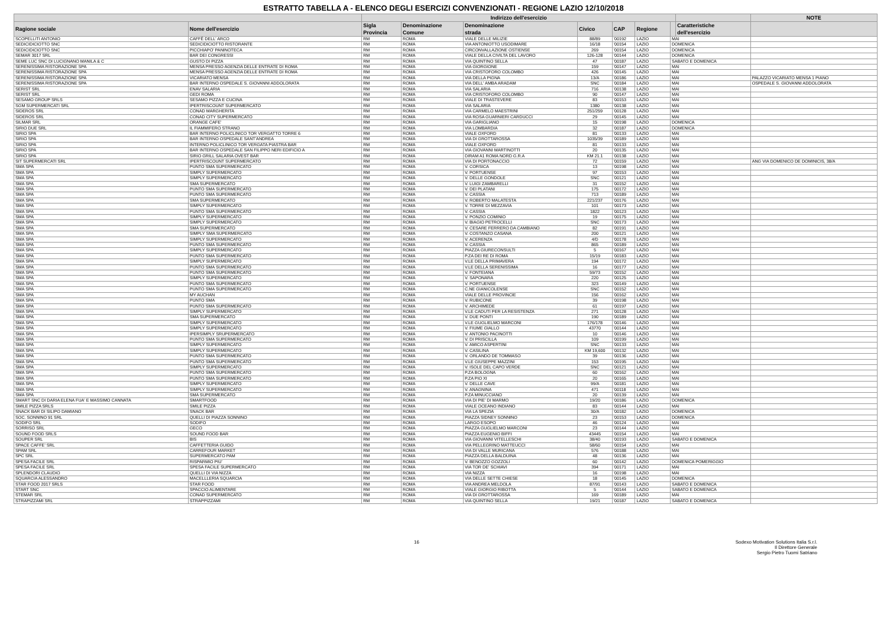ESTRATTO TABELLA A - ELENCO DEGLI ESERCIZI CONVENZIONATI - REGIONE LAZIO 12/10/2018
| | | Indirizzo dell'esercizio | | | | | | | | NOTE |
| --- | --- | --- | --- | --- | --- | --- | --- | --- | --- | --- |
| Ragione sociale | Nome dell'esercizio | Sigla Provincia | Denominazione Comune | Denominazione strada | Civico | CAP | Regione | | Caratteristiche dell'esercizio | |
| SCOPELLITI ANTONIO | CAFFÈ DELL' ARCO | RM | ROMA | VIALE DELLE MILIZIE | 88/89 | '00192 | LAZIO | MAI | | |
| SEDICIDICIOTTO SNC | SEDICIDICIOTTO RISTORANTE | RM | ROMA | VIA ANTONIOTTO USODIMARE | 16/18 | '00154 | LAZIO | DOMENICA | | |
| SEDICIDICIOTTO SNC | PICCHIAPO' PANINOTECA | RM | ROMA | CIRCONVALLAZIONE OSTIENSE | 269 | '00154 | LAZIO | DOMENICA | | |
| SEMAR 3017 SRL | BAR DEI CONGRESSI | RM | ROMA | VIALE DELLA CIVILTA DEL LAVORO | 126-128 | '00144 | LAZIO | DOMENICA | | |
| SEME LUC SNC DI LUCIGNANO MANILA & C | GUSTO DI PIZZA | RM | ROMA | VIA QUINTINO SELLA | 47 | '00187 | LAZIO | SABATO E DOMENICA | | |
| SERENISSIMA RISTORAZIONE SPA | MENSA PRESSO AGENZIA DELLE ENTRATE DI ROMA | RM | ROMA | VIA GIORGIONE | 159 | '00147 | LAZIO | MAI | | |
| SERENISSIMA RISTORAZIONE SPA | MENSA PRESSO AGENZIA DELLE ENTRATE DI ROMA | RM | ROMA | VIA CRISTOFORO COLOMBO | 426 | '00145 | LAZIO | MAI | | |
| SERENISSIMA RISTORAZIONE SPA | VICARIATO MENSA | RM | ROMA | VIA DELLA PIGNA | 13/A | '00186 | LAZIO | MAI | | PALAZZO VICARIATO MENSA 1 PIANO |
| SERENISSIMA RISTORAZIONE SPA | BAR INTERNO OSPEDALE S. GIOVANNI ADDOLORATA | RM | ROMA | VIA DELL' AMBA ARADAM | SNC | '00184 | LAZIO | MAI | | OSPEDALE S. GIOVANNI ADDOLORATA |
| SERIST SRL | ENAV SALARIA | RM | ROMA | VIA SALARIA | 716 | '00138 | LAZIO | MAI | | |
| SERIST SRL | GEDI ROMA | RM | ROMA | VIA CRISTOFORO COLOMBO | 90 | '00147 | LAZIO | MAI | | |
| SESAMO GROUP SRLS | SESAMO PIZZA E CUCINA | RM | ROMA | VIALE DI TRASTEVERE | 83 | '00153 | LAZIO | MAI | | |
| SGM SUPERMERCATI SRL | IPERTRISCOUNT SUPERMERCATO | RM | ROMA | VIA SALARIA | 1380 | '00138 | LAZIO | MAI | | |
| SIDEROS SRL | CONAD MARGHERITA | RM | ROMA | VIA CARMELO MAESTRINI | 251/259 | '00128 | LAZIO | MAI | | |
| SIDEROS SRL | CONAD CITY SUPERMERCATO | RM | ROMA | VIA ROSA GUARNIERI CARDUCCI | 29 | '00145 | LAZIO | MAI | | |
| SILMAR SRL | ORANGE CAFE' | RM | ROMA | VIA GARIGLIANO | 15 | '00198 | LAZIO | DOMENICA | | |
| SIRIO DUE SRL | IL FIAMMIFERO STRANO | RM | ROMA | VIA LOMBARDIA | 32 | '00187 | LAZIO | DOMENICA | | |
| SIRIO SPA | BAR INTERNO POLICLINICO TOR VERGATTO TORRE 6 | RM | ROMA | VIALE OXFORD | 81 | '00133 | LAZIO | MAI | | |
| SIRIO SPA | BAR INTERNO OSPEDALE SANT'ANDREA | RM | ROMA | VIA DI GROTTAROSSA | 1035/39 | '00189 | LAZIO | MAI | | |
| SIRIO SPA | INTERNO POLICLINICO TOR VERGATA PIASTRA BAR | RM | ROMA | VIALE OXFORD | 81 | '00133 | LAZIO | MAI | | |
| SIRIO SPA | BAR INTERNO OSPEDALE SAN FILIPPO NERI EDIFICIO A | RM | ROMA | VIA GIOVANNI MARTINOTTI | 20 | '00135 | LAZIO | MAI | | |
| SIRIO SPA | SIRIO GRILL SALARIA OVEST BAR | RM | ROMA | DIRAM A1 ROMA NORD G.R.A | KM 21.1 | '00138 | LAZIO | MAI | | |
| SIT SUPERMERCATI SRL | IPERTRISCOUNT SUPERMERCATO | RM | ROMA | VIA DI PORTONACCIO | 72 | '00159 | LAZIO | MAI | | ANG VIA DOMENICO DE DOMINICIS, 38/A |
| SMA SPA | PUNTO SMA SUPERMERCATO | RM | ROMA | V. CORSICA | 13 | '00198 | LAZIO | MAI | | |
| SMA SPA | SIMPLY SUPERMERCATO | RM | ROMA | V. PORTUENSE | 97 | '00153 | LAZIO | MAI | | |
| SMA SPA | SIMPLY SUPERMERCATO | RM | ROMA | V. DELLE GONDOLE | SNC | '00121 | LAZIO | MAI | | |
| SMA SPA | SMA SUPERMERCATO | RM | ROMA | V. LUIGI ZAMBARELLI | 31 | '00152 | LAZIO | MAI | | |
| SMA SPA | PUNTO SMA SUPERMERCATO | RM | ROMA | V. DEI PLATANI | 175 | '00172 | LAZIO | MAI | | |
| SMA SPA | PUNTO SMA SUPERMERCATO | RM | ROMA | V. CASSIA | 713 | '00189 | LAZIO | MAI | | |
| SMA SPA | SMA SUPERMERCATO | RM | ROMA | V. ROBERTO MALATESTA | 221/237 | '00176 | LAZIO | MAI | | |
| SMA SPA | SIMPLY SUPERMERCATO | RM | ROMA | V. TORRE DI MEZZAVIA | 101 | '00173 | LAZIO | MAI | | |
| SMA SPA | PUNTO SMA SUPERMERCATO | RM | ROMA | V. CASSIA | 1822 | '00123 | LAZIO | MAI | | |
| SMA SPA | SIMPLY SUPERMERCATO | RM | ROMA | V. PONZIO COMINIO | 19 | '00175 | LAZIO | MAI | | |
| SMA SPA | SIMPLY SUPERMERCATO | RM | ROMA | V. BIAGIO PETROCELLI | SNC | '00173 | LAZIO | MAI | | |
| SMA SPA | SMA SUPERMERCATO | RM | ROMA | V. CESARE FERRERO DA CAMBIANO | 82 | '00191 | LAZIO | MAI | | |
| SMA SPA | SIMPLY SMA SUPERMERCATO | RM | ROMA | V. COSTANZO CASANA | 200 | '00121 | LAZIO | MAI | | |
| SMA SPA | SIMPLY SUPERMERCATO | RM | ROMA | V. ACERENZA | 4/D | '00178 | LAZIO | MAI | | |
| SMA SPA | PUNTO SMA SUPERMERCATO | RM | ROMA | V. CASSIA | 865 | '00189 | LAZIO | MAI | | |
| SMA SPA | SIMPLY SUPERMERCATO | RM | ROMA | PIAZZA GIURECONSULTI | 5 | '00167 | LAZIO | MAI | | |
| SMA SPA | PUNTO SMA SUPERMERCATO | RM | ROMA | P.ZA DEI RE DI ROMA | 15/19 | '00183 | LAZIO | MAI | | |
| SMA SPA | SIMPLY SUPERMERCATO | RM | ROMA | V.LE DELLA PRIMAVERA | 194 | '00172 | LAZIO | MAI | | |
| SMA SPA | PUNTO SMA SUPERMERCATO | RM | ROMA | V.LE DELLA SERENISSIMA | 16 | '00177 | LAZIO | MAI | | |
| SMA SPA | PUNTO SMA SUPERMERCATO | RM | ROMA | V. FONTEIANA | 59/73 | '00152 | LAZIO | MAI | | |
| SMA SPA | SIMPLY SUPERMERCATO | RM | ROMA | V. SAPONARA | 220 | '00125 | LAZIO | MAI | | |
| SMA SPA | PUNTO SMA SUPERMERCATO | RM | ROMA | V. PORTUENSE | 323 | '00149 | LAZIO | MAI | | |
| SMA SPA | PUNTO SMA SUPERMERCATO | RM | ROMA | C.NE GIANICOLENSE | SNC | '00152 | LAZIO | MAI | | |
| SMA SPA | MY AUCHAN | RM | ROMA | VIALE DELLE PROVINCIE | 156 | '00162 | LAZIO | MAI | | |
| SMA SPA | PUNTO SMA | RM | ROMA | V. RUBICONE | 39 | '00198 | LAZIO | MAI | | |
| SMA SPA | PUNTO SMA SUPERMERCATO | RM | ROMA | V. ARCHIMEDE | 61 | '00197 | LAZIO | MAI | | |
| SMA SPA | SIMPLY SUPERMERCATO | RM | ROMA | V.LE CADUTI PER LA RESISTENZA | 271 | '00128 | LAZIO | MAI | | |
| SMA SPA | SMA SUPERMERCATO | RM | ROMA | V. DUE PONTI | 190 | '00189 | LAZIO | MAI | | |
| SMA SPA | SIMPLY SUPERMERCATO | RM | ROMA | V.LE GUGLIELMO MARCONI | 176/178 | '00146 | LAZIO | MAI | | |
| SMA SPA | SIMPLY SUPERMERCATO | RM | ROMA | V. FIUME GIALLO | 43770 | '00144 | LAZIO | MAI | | |
| SMA SPA | IPERSIMPLY SRUPERMERCATO | RM | ROMA | V. ANTONIO PACINOTTI | 10 | '00146 | LAZIO | MAI | | |
| SMA SPA | PUNTO SMA SUPERMERCATO | RM | ROMA | V. DI PRISCILLA | 109 | '00199 | LAZIO | MAI | | |
| SMA SPA | SIMPLY SUPERMERCATO | RM | ROMA | V. AMICO ASPERTINI | SNC | '00133 | LAZIO | MAI | | |
| SMA SPA | SIMPLY SUPERMERCATO | RM | ROMA | V. CASILINA | KM 19,600 | '00132 | LAZIO | MAI | | |
| SMA SPA | PUNTO SMA SUPERMERCATO | RM | ROMA | V. ORLANDO DE TOMMASO | 39 | '00136 | LAZIO | MAI | | |
| SMA SPA | PUNTO SMA SUPERMERCATO | RM | ROMA | V.LE GIUSEPPE MAZZINI | 153 | '00195 | LAZIO | MAI | | |
| SMA SPA | SIMPLY SUPERMERCATO | RM | ROMA | V. ISOLE DEL CAPO VERDE | SNC | '00121 | LAZIO | MAI | | |
| SMA SPA | PUNTO SMA SUPERMERCATO | RM | ROMA | P.ZA BOLOGNA | 60 | '00162 | LAZIO | MAI | | |
| SMA SPA | PUNTO SMA SUPERMERCATO | RM | ROMA | P.ZA PIO XI | 20 | '00165 | LAZIO | MAI | | |
| SMA SPA | SIMPLY SUPERMERCATO | RM | ROMA | V. DELLE CAVE | 99/A | '00181 | LAZIO | MAI | | |
| SMA SPA | SIMPLY SUPERMERCATO | RM | ROMA | V. ANAGNINA | 471 | '00118 | LAZIO | MAI | | |
| SMA SPA | SMA SUPERMERCATO | RM | ROMA | P.ZA MINUCCIANO | 20 | '00139 | LAZIO | MAI | | |
| SMART SNC DI DARIA ELENA FUA' E MASSIMO CANNATA | SMARTFOOD | RM | ROMA | VIA DI PIE' DI MARMO | 19/20 | '00186 | LAZIO | DOMENICA | | |
| SMILE PIZZA SRLS | SMILE PIZZA | RM | ROMA | VIALE OCEANO INDIANO | 83 | '00144 | LAZIO | MAI | | |
| SNACK BAR DI SILIPO DAMIANO | SNACK BAR | RM | ROMA | VIA LA SPEZIA | 30/A | '00182 | LAZIO | DOMENICA | | |
| SOC. SONNINO 91 SRL | QUELLI DI PIAZZA SONNINO | RM | ROMA | PIAZZA SIDNEY SONNINO | 23 | '00153 | LAZIO | DOMENICA | | |
| SODIFO SRL | SODIFO | RM | ROMA | LARGO ESOPO | 46 | '00124 | LAZIO | MAI | | |
| SORRISO SRL | GECO | RM | ROMA | PIAZZA GUGLIELMO MARCONI | 23 | '00144 | LAZIO | MAI | | |
| SOUND FOOD SRLS | SOUND FOOD BAR | RM | ROMA | PIAZZA EUGENIO BIFFI | 43445 | '00154 | LAZIO | MAI | | |
| SOUPER SRL | BIS | RM | ROMA | VIA GIOVANNI VITELLESCHI | 38/40 | '00193 | LAZIO | SABATO E DOMENICA | | |
| SPACE CAFFE' SRL | CAFFETTERIA GUIDO | RM | ROMA | VIA PELLEGRINO MATTEUCCI | 58/60 | '00154 | LAZIO | MAI | | |
| SPAM SRL | CARREFOUR MARKET | RM | ROMA | VIA DI VALLE MURICANA | 576 | '00188 | LAZIO | MAI | | |
| SPC SRL | SUPERMERCATO PAM | RM | ROMA | PIAZZA DELLA BALDUINA | 48 | '00136 | LAZIO | MAI | | |
| SPESA FACILE SRL | RISPARMIO PIU' | RM | ROMA | V. BENOZZO GOZZOLI | 60 | '00142 | LAZIO | DOMENICA POMERIGGIO | | |
| SPESA FACILE SRL | SPESA FACILE SUPERMERCATO | RM | ROMA | VIA TOR DE' SCHIAVI | 394 | '00171 | LAZIO | MAI | | |
| SPLENDORI CLAUDIO | QUELLI DI VIA NIZZA | RM | ROMA | VIA NIZZA | 16 | '00198 | LAZIO | MAI | | |
| SQUARCIA ALESSANDRO | MACELLLERIA SQUARCIA | RM | ROMA | VIA DELLE SETTE CHIESE | 18 | '00145 | LAZIO | DOMENICA | | |
| STAR FOOD 2017 SRLS | STAR FOOD | RM | ROMA | VIA ANDREA MELDOLA | 87/91 | '00143 | LAZIO | SABATO E DOMENICA | | |
| START SNC | SPACCIO ALIMENTARE | RM | ROMA | VIALE GIORGIO RIBOTTA | 5 | '00144 | LAZIO | SABATO E DOMENICA | | |
| STEMAR SRL | CONAD SUPERMERCATO | RM | ROMA | VIA DI GROTTAROSSA | 169 | '00189 | LAZIO | MAI | | |
| STRAPIZZAMI SRL | STRAPPIZZAMI | RM | ROMA | VIA QUINTINO SELLA | 19/21 | '00187 | LAZIO | SABATO E DOMENICA | | |
16 Sodexo Motivation Solutions Italia S.r.l.
Il Direttore Generale
Sergio Pietro Tuomi Satriano